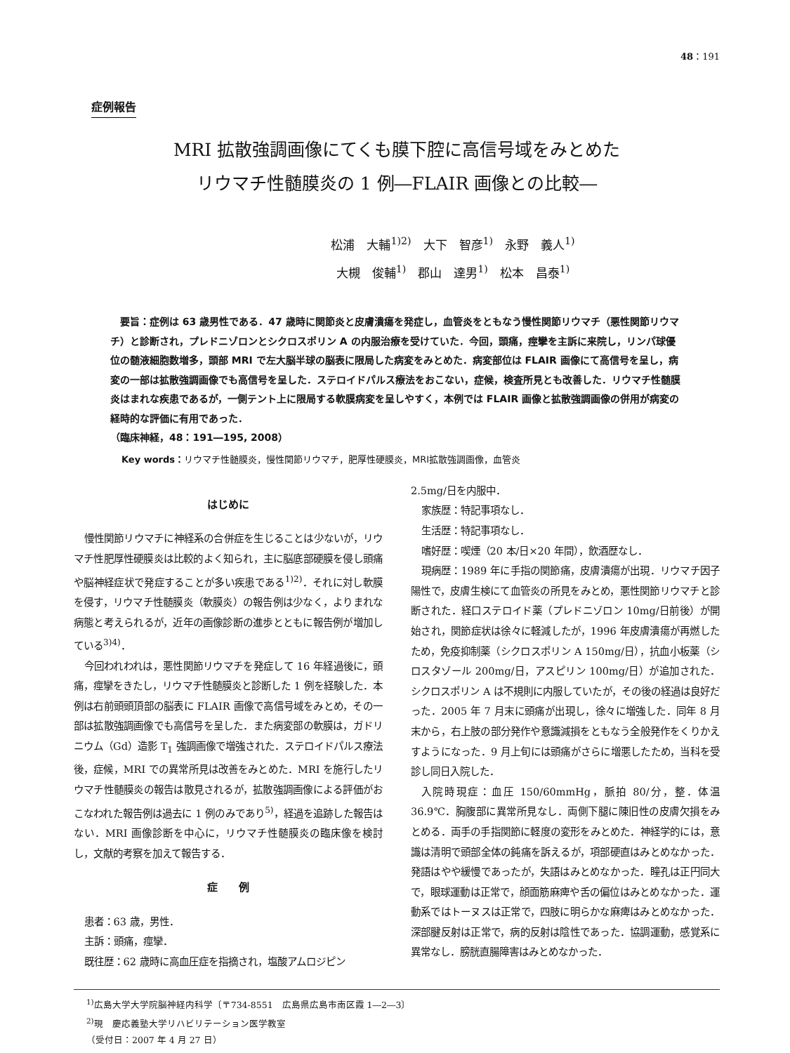48：191
症例報告
MRI 拡散強調画像にてくも膜下腔に高信号域をみとめた
リウマチ性髄膜炎の 1 例―FLAIR 画像との比較―
松浦　大輔<sup>1)2)</sup>　大下　智彦<sup>1)</sup>　永野　義人<sup>1)</sup>
大槻　俊輔<sup>1)</sup>　郡山　達男<sup>1)</sup>　松本　昌泰<sup>1)</sup>
　要旨：症例は 63 歳男性である．47 歳時に関節炎と皮膚潰瘍を発症し，血管炎をともなう慢性関節リウマチ（悪性関節リウマチ）と診断され，プレドニゾロンとシクロスポリン A の内服治療を受けていた．今回，頭痛，痙攣を主訴に来院し，リンパ球優位の髄液細胞数増多，頭部 MRI で左大脳半球の脳表に限局した病変をみとめた．病変部位は FLAIR 画像にて高信号を呈し，病変の一部は拡散強調画像でも高信号を呈した．ステロイドパルス療法をおこない，症候，検査所見とも改善した．リウマチ性髄膜炎はまれな疾患であるが，一側テント上に限局する軟膜病変を呈しやすく，本例では FLAIR 画像と拡散強調画像の併用が病変の経時的な評価に有用であった．
（臨床神経，48：191―195, 2008）
Key words：リウマチ性髄膜炎，慢性関節リウマチ，肥厚性硬膜炎，MRI拡散強調画像，血管炎
はじめに
慢性関節リウマチに神経系の合併症を生じることは少ないが，リウマチ性肥厚性硬膜炎は比較的よく知られ，主に脳底部硬膜を侵し頭痛や脳神経症状で発症することが多い疾患である<sup>1)2)</sup>．それに対し軟膜を侵す，リウマチ性髄膜炎（軟膜炎）の報告例は少なく，よりまれな病態と考えられるが，近年の画像診断の進歩とともに報告例が増加している<sup>3)4)</sup>．
今回われわれは，悪性関節リウマチを発症して 16 年経過後に，頭痛，痙攣をきたし，リウマチ性髄膜炎と診断した 1 例を経験した．本例は右前頭頭頂部の脳表に FLAIR 画像で高信号域をみとめ，その一部は拡散強調画像でも高信号を呈した．また病変部の軟膜は，ガドリニウム（Gd）造影 T<sub>1</sub> 強調画像で増強された．ステロイドパルス療法後，症候，MRI での異常所見は改善をみとめた．MRI を施行したリウマチ性髄膜炎の報告は散見されるが，拡散強調画像による評価がおこなわれた報告例は過去に 1 例のみであり<sup>5)</sup>，経過を追跡した報告はない．MRI 画像診断を中心に，リウマチ性髄膜炎の臨床像を検討し，文献的考察を加えて報告する．
症　　例
患者：63 歳，男性．
主訴：頭痛，痙攣．
既往歴：62 歳時に高血圧症を指摘され，塩酸アムロジピン
2.5mg/日を内服中．
家族歴：特記事項なし．
生活歴：特記事項なし．
嗜好歴：喫煙（20 本/日×20 年間），飲酒歴なし．
現病歴：1989 年に手指の関節痛，皮膚潰瘍が出現．リウマチ因子陽性で，皮膚生検にて血管炎の所見をみとめ，悪性関節リウマチと診断された．経口ステロイド薬（プレドニゾロン 10mg/日前後）が開始され，関節症状は徐々に軽減したが，1996 年皮膚潰瘍が再燃したため，免疫抑制薬（シクロスポリン A 150mg/日），抗血小板薬（シロスタゾール 200mg/日，アスピリン 100mg/日）が追加された．シクロスポリン A は不規則に内服していたが，その後の経過は良好だった．2005 年 7 月末に頭痛が出現し，徐々に増強した．同年 8 月末から，右上肢の部分発作や意識減損をともなう全般発作をくりかえすようになった．9 月上旬には頭痛がさらに増悪したため，当科を受診し同日入院した．
入院時現症：血圧 150/60mmHg，脈拍 80/分，整．体温 36.9℃．胸腹部に異常所見なし．両側下腿に陳旧性の皮膚欠損をみとめる．両手の手指関節に軽度の変形をみとめた．神経学的には，意識は清明で頭部全体の鈍痛を訴えるが，項部硬直はみとめなかった．発語はやや緩慢であったが，失語はみとめなかった．瞳孔は正円同大で，眼球運動は正常で，顔面筋麻痺や舌の偏位はみとめなかった．運動系ではトーヌスは正常で，四肢に明らかな麻痺はみとめなかった．深部腱反射は正常で，病的反射は陰性であった．協調運動，感覚系に異常なし．膀胱直腸障害はみとめなかった．
<sup>1)</sup> 広島大学大学院脳神経内科学〔〒734-8551　広島県広島市南区霞 1―2―3〕
<sup>2)</sup> 現　慶応義塾大学リハビリテーション医学教室
（受付日：2007 年 4 月 27 日）